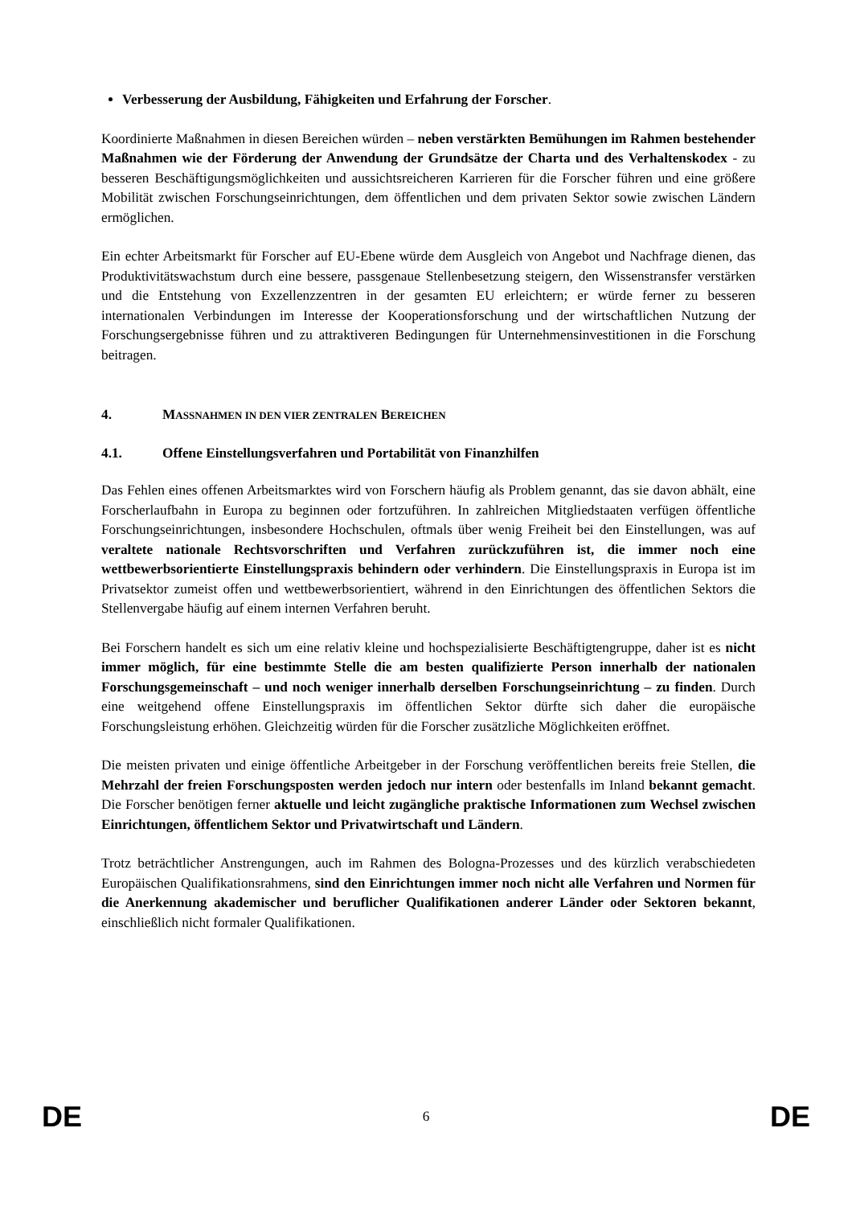Verbesserung der Ausbildung, Fähigkeiten und Erfahrung der Forscher.
Koordinierte Maßnahmen in diesen Bereichen würden – neben verstärkten Bemühungen im Rahmen bestehender Maßnahmen wie der Förderung der Anwendung der Grundsätze der Charta und des Verhaltenskodex - zu besseren Beschäftigungsmöglichkeiten und aussichtsreicheren Karrieren für die Forscher führen und eine größere Mobilität zwischen Forschungseinrichtungen, dem öffentlichen und dem privaten Sektor sowie zwischen Ländern ermöglichen.
Ein echter Arbeitsmarkt für Forscher auf EU-Ebene würde dem Ausgleich von Angebot und Nachfrage dienen, das Produktivitätswachstum durch eine bessere, passgenaue Stellenbesetzung steigern, den Wissenstransfer verstärken und die Entstehung von Exzellenzzentren in der gesamten EU erleichtern; er würde ferner zu besseren internationalen Verbindungen im Interesse der Kooperationsforschung und der wirtschaftlichen Nutzung der Forschungsergebnisse führen und zu attraktiveren Bedingungen für Unternehmensinvestitionen in die Forschung beitragen.
4. MASSNAHMEN IN DEN VIER ZENTRALEN BEREICHEN
4.1. Offene Einstellungsverfahren und Portabilität von Finanzhilfen
Das Fehlen eines offenen Arbeitsmarktes wird von Forschern häufig als Problem genannt, das sie davon abhält, eine Forscherlaufbahn in Europa zu beginnen oder fortzuführen. In zahlreichen Mitgliedstaaten verfügen öffentliche Forschungseinrichtungen, insbesondere Hochschulen, oftmals über wenig Freiheit bei den Einstellungen, was auf veraltete nationale Rechtsvorschriften und Verfahren zurückzuführen ist, die immer noch eine wettbewerbsorientierte Einstellungspraxis behindern oder verhindern. Die Einstellungspraxis in Europa ist im Privatsektor zumeist offen und wettbewerbsorientiert, während in den Einrichtungen des öffentlichen Sektors die Stellenvergabe häufig auf einem internen Verfahren beruht.
Bei Forschern handelt es sich um eine relativ kleine und hochspezialisierte Beschäftigtengruppe, daher ist es nicht immer möglich, für eine bestimmte Stelle die am besten qualifizierte Person innerhalb der nationalen Forschungsgemeinschaft – und noch weniger innerhalb derselben Forschungseinrichtung – zu finden. Durch eine weitgehend offene Einstellungspraxis im öffentlichen Sektor dürfte sich daher die europäische Forschungsleistung erhöhen. Gleichzeitig würden für die Forscher zusätzliche Möglichkeiten eröffnet.
Die meisten privaten und einige öffentliche Arbeitgeber in der Forschung veröffentlichen bereits freie Stellen, die Mehrzahl der freien Forschungsposten werden jedoch nur intern oder bestenfalls im Inland bekannt gemacht. Die Forscher benötigen ferner aktuelle und leicht zugängliche praktische Informationen zum Wechsel zwischen Einrichtungen, öffentlichem Sektor und Privatwirtschaft und Ländern.
Trotz beträchtlicher Anstrengungen, auch im Rahmen des Bologna-Prozesses und des kürzlich verabschiedeten Europäischen Qualifikationsrahmens, sind den Einrichtungen immer noch nicht alle Verfahren und Normen für die Anerkennung akademischer und beruflicher Qualifikationen anderer Länder oder Sektoren bekannt, einschließlich nicht formaler Qualifikationen.
DE 6 DE